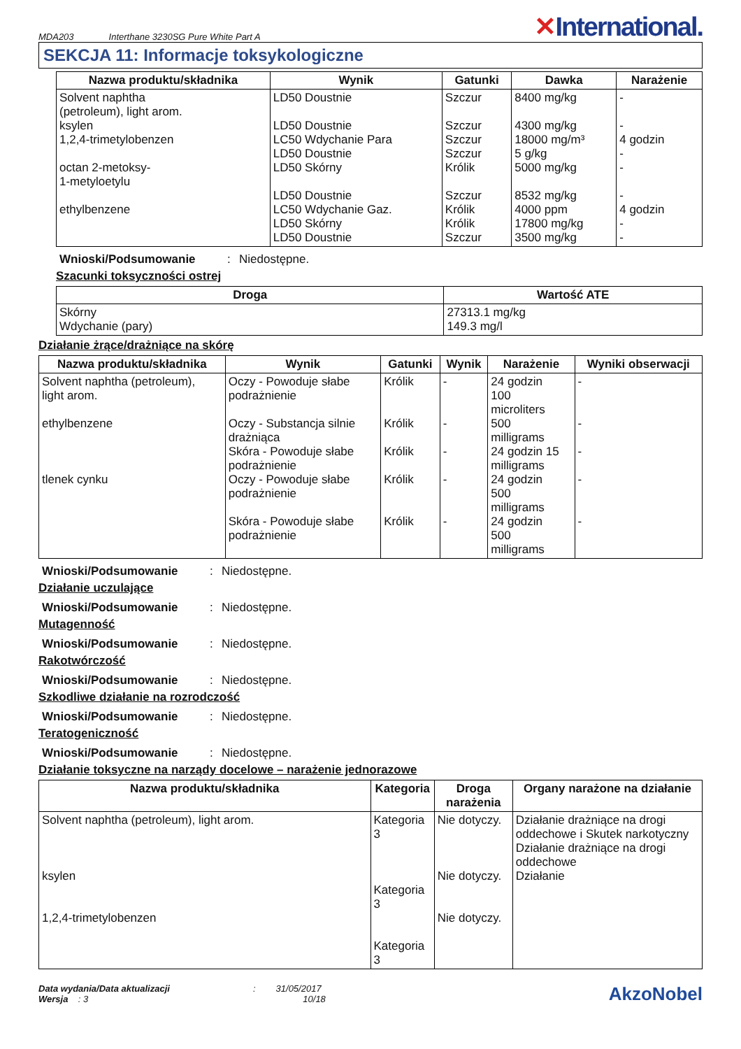MDA203 Interthane 3230SG Pure White Part A
✕International.
SEKCJA 11: Informacje toksykologiczne
| Nazwa produktu/składnika | Wynik | Gatunki | Dawka | Narażenie |
| --- | --- | --- | --- | --- |
| Solvent naphtha (petroleum), light arom. ksylen 1,2,4-trimetylobenzen octan 2-metoksy- 1-metyloetylu ethylbenzene | LD50 Doustnie LD50 Doustnie LC50 Wdychanie Para LD50 Doustnie LD50 Skórny LD50 Doustnie LC50 Wdychanie Gaz. LD50 Skórny LD50 Doustnie | Szczur Szczur Szczur Szczur Królik Szczur Królik Królik Szczur | 8400 mg/kg 4300 mg/kg 18000 mg/m³ 5 g/kg 5000 mg/kg 8532 mg/kg 4000 ppm 17800 mg/kg 3500 mg/kg | - - 4 godzin - - - 4 godzin - - |
Wnioski/Podsumowanie: Niedostępne.
Szacunki toksyczności ostrej
| Droga | Wartość ATE |
| --- | --- |
| Skórny Wdychanie (pary) | 27313.1 mg/kg 149.3 mg/l |
Działanie żrące/drażniące na skórę
| Nazwa produktu/składnika | Wynik | Gatunki | Wynik | Narażenie | Wyniki obserwacji |
| --- | --- | --- | --- | --- | --- |
| Solvent naphtha (petroleum), light arom. ethylbenzene tlenek cynku | Oczy - Powoduje słabe podrażnienie Oczy - Substancja silnie drażniąca Skóra - Powoduje słabe podrażnienie Oczy - Powoduje słabe podrażnienie Skóra - Powoduje słabe podrażnienie | Królik Królik Królik Królik Królik | - - - - - | 24 godzin 100 microliters 500 milligrams 24 godzin 15 milligrams 24 godzin 500 milligrams 24 godzin 500 milligrams | - - - - - |
Wnioski/Podsumowanie: Niedostępne.
Działanie uczulające
Wnioski/Podsumowanie: Niedostępne.
Mutagenność
Wnioski/Podsumowanie: Niedostępne.
Rakotwórczość
Wnioski/Podsumowanie: Niedostępne.
Szkodliwe działanie na rozrodczość
Wnioski/Podsumowanie: Niedostępne.
Teratogeniczność
Wnioski/Podsumowanie: Niedostępne.
Działanie toksyczne na narządy docelowe – narażenie jednorazowe
| Nazwa produktu/składnika | Kategoria | Droga narażenia | Organy narażone na działanie |
| --- | --- | --- | --- |
| Solvent naphtha (petroleum), light arom. ksylen 1,2,4-trimetylobenzen | Kategoria 3 Kategoria 3 Kategoria 3 | Nie dotyczy. Nie dotyczy. Nie dotyczy. | Działanie drażniące na drogi oddechowe i Skutek narkotyczny Działanie drażniące na drogi oddechowe Działanie |
Data wydania/Data aktualizacji : 31/05/2017
Wersja : 3 10/18
AkzoNobel